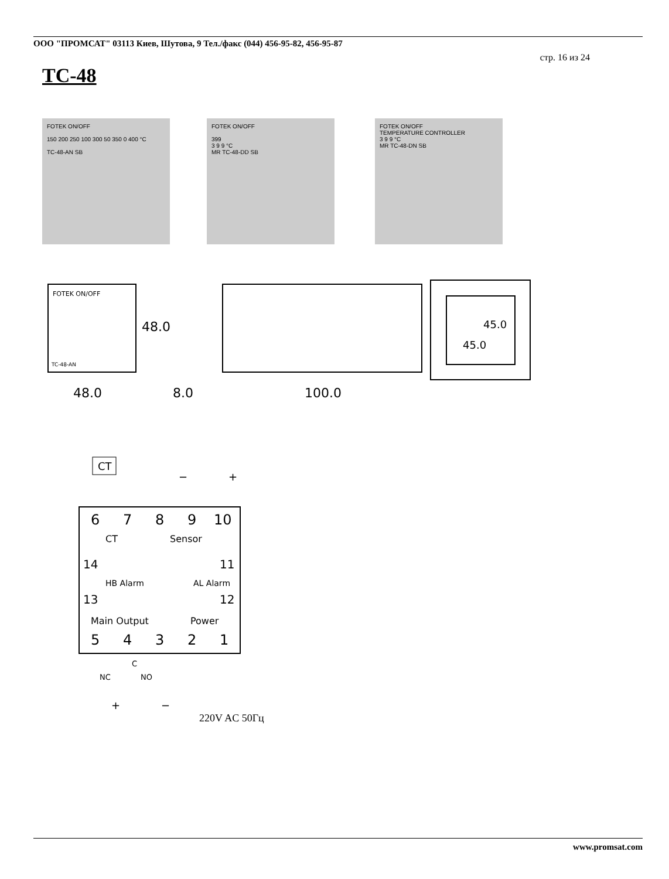ООО "ПРОМСАТ" 03113 Киев, Шутова, 9 Тел./факс (044) 456-95-82, 456-95-87
стр. 16 из 24
TC-48
FOTEK ON/OFF
150 200 250 100 300 50 350 0 400 °C
TC-48-AN SB
FOTEK ON/OFF
399
3 9 9 °C
MR TC-48-DD SB
FOTEK ON/OFF
TEMPERATURE CONTROLLER
3 9 9 °C
MR TC-48-DN SB
FOTEK ON/OFF
TC-48-AN
48.0
48.0
8.0
100.0
45.0
45.0
CT
6
7
8
9
10
CT
Sensor
14
13
HB Alarm
AL Alarm
11
12
Main Output
Power
5
4
3
2
1
C
NC
NO
+
−
−
+
220V AC 50Гц
www.promsat.com